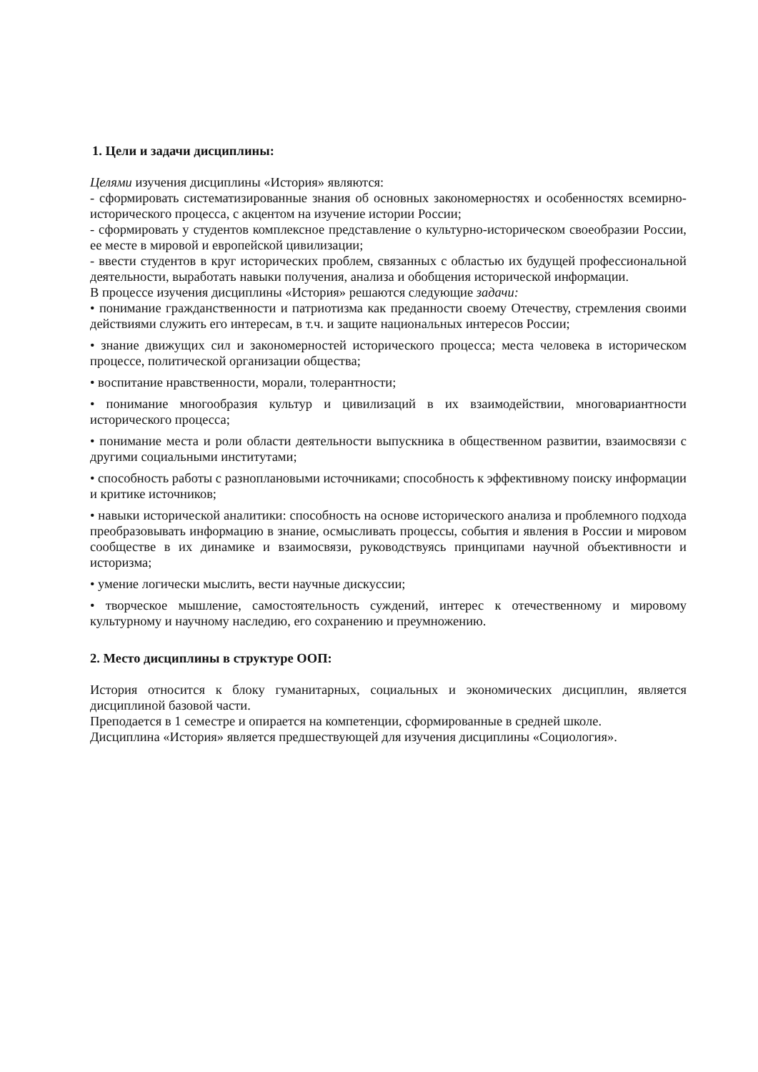1. Цели и задачи дисциплины:
Целями изучения дисциплины «История» являются:
- сформировать систематизированные знания об основных закономерностях и особенностях всемирно-исторического процесса, с акцентом на изучение истории России;
- сформировать у студентов комплексное представление о культурно-историческом своеобразии России, ее месте в мировой и европейской цивилизации;
- ввести студентов в круг исторических проблем, связанных с областью их будущей профессиональной деятельности, выработать навыки получения, анализа и обобщения исторической информации.
В процессе изучения дисциплины «История» решаются следующие задачи:
• понимание гражданственности и патриотизма как преданности своему Отечеству, стремления своими действиями служить его интересам, в т.ч. и защите национальных интересов России;
• знание движущих сил и закономерностей исторического процесса; места человека в историческом процессе, политической организации общества;
• воспитание нравственности, морали, толерантности;
• понимание многообразия культур и цивилизаций в их взаимодействии, многовариантности исторического процесса;
• понимание места и роли области деятельности выпускника в общественном развитии, взаимосвязи с другими социальными институтами;
• способность работы с разноплановыми источниками; способность к эффективному поиску информации и критике источников;
• навыки исторической аналитики: способность на основе исторического анализа и проблемного подхода преобразовывать информацию в знание, осмысливать процессы, события и явления в России и мировом сообществе в их динамике и взаимосвязи, руководствуясь принципами научной объективности и историзма;
• умение логически мыслить, вести научные дискуссии;
• творческое мышление, самостоятельность суждений, интерес к отечественному и мировому культурному и научному наследию, его сохранению и преумножению.
2. Место дисциплины в структуре ООП:
История относится к блоку гуманитарных, социальных и экономических дисциплин, является дисциплиной базовой части.
Преподается в 1 семестре и опирается на компетенции, сформированные в средней школе.
Дисциплина «История» является предшествующей для изучения дисциплины «Социология».